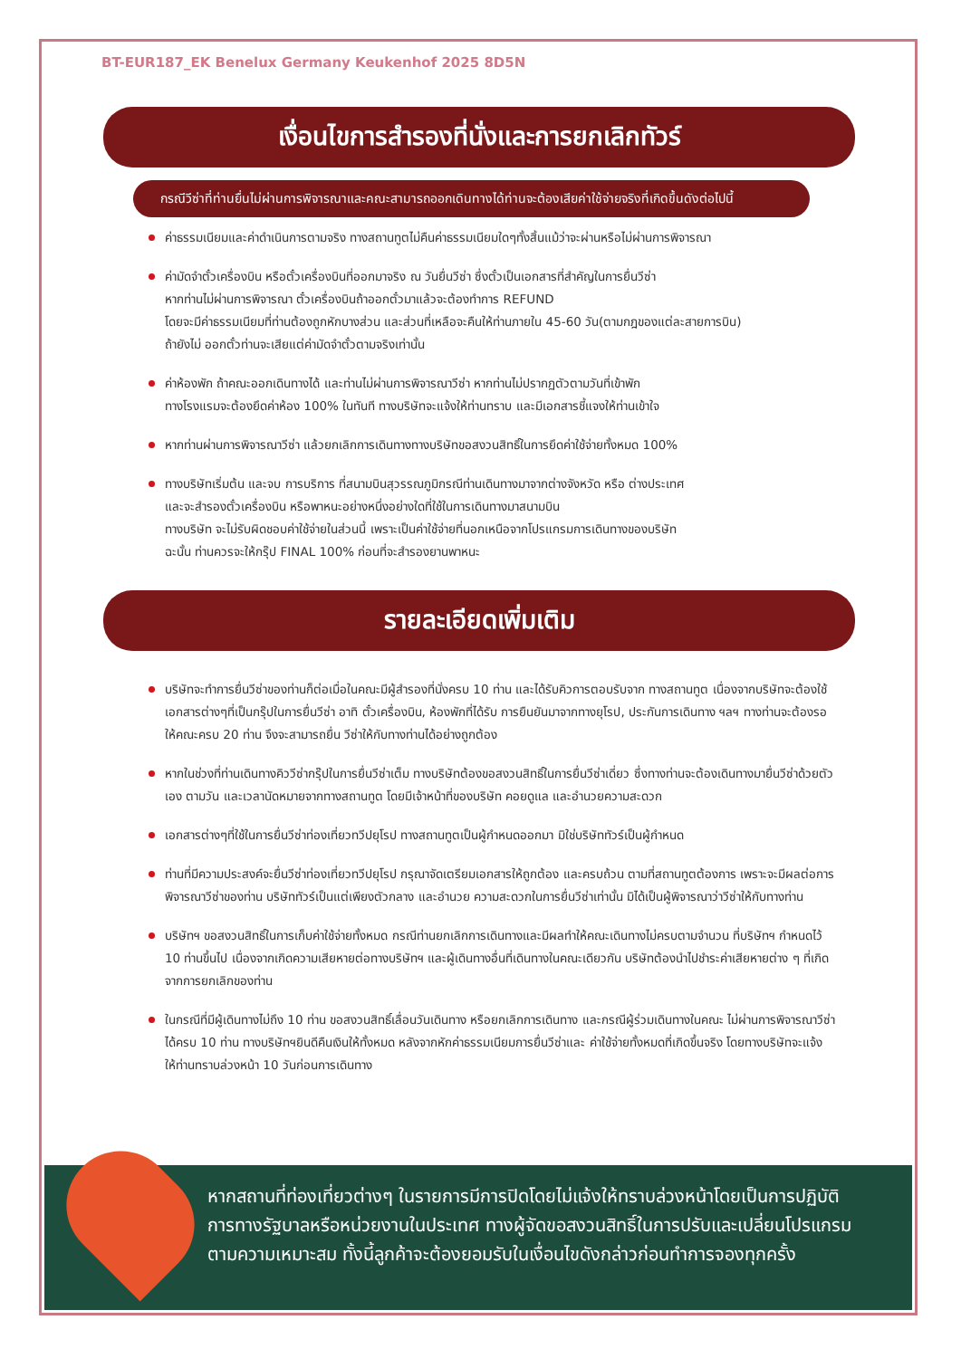BT-EUR187_EK Benelux Germany Keukenhof 2025 8D5N
เงื่อนไขการสำรองที่นั่งและการยกเลิกทัวร์
กรณีวีซ่าที่ท่านยื่นไม่ผ่านการพิจารณาและคณะสามารถออกเดินทางได้ท่านจะต้องเสียค่าใช้จ่ายจริงที่เกิดขึ้นดังต่อไปนี้
ค่าธรรมเนียมและค่าดำเนินการตามจริง ทางสถานทูตไม่คืนค่าธรรมเนียมใดๆทั้งสิ้นแม้ว่าจะผ่านหรือไม่ผ่านการพิจารณา
ค่ามัดจำตั๋วเครื่องบิน หรือตั๋วเครื่องบินที่ออกมาจริง ณ วันยื่นวีซ่า ซึ่งตั๋วเป็นเอกสารที่สำคัญในการยื่นวีซ่า
หากท่านไม่ผ่านการพิจารณา ตั๋วเครื่องบินถ้าออกตั๋วมาแล้วจะต้องทำการ REFUND
โดยจะมีค่าธรรมเนียมที่ท่านต้องถูกหักบางส่วน และส่วนที่เหลือจะคืนให้ท่านภายใน 45-60 วัน(ตามกฎของแต่ละสายการบิน)
ถ้ายังไม่ ออกตั๋วท่านจะเสียแต่ค่ามัดจำตั๋วตามจริงเท่านั้น
ค่าห้องพัก ถ้าคณะออกเดินทางได้ และท่านไม่ผ่านการพิจารณาวีซ่า หากท่านไม่ปรากฏตัวตามวันที่เข้าพัก
ทางโรงแรมจะต้องยึดค่าห้อง 100% ในทันที ทางบริษัทจะแจ้งให้ท่านทราบ และมีเอกสารชี้แจงให้ท่านเข้าใจ
หากท่านผ่านการพิจารณาวีซ่า แล้วยกเลิกการเดินทางทางบริษัทขอสงวนสิทธิ์ในการยึดค่าใช้จ่ายทั้งหมด 100%
ทางบริษัทเริ่มต้น และจบ การบริการ ที่สนามบินสุวรรณภูมิกรณีท่านเดินทางมาจากต่างจังหวัด หรือ ต่างประเทศ
และจะสำรองตั๋วเครื่องบิน หรือพาหนะอย่างหนึ่งอย่างใดที่ใช้ในการเดินทางมาสนามบิน
ทางบริษัท จะไม่รับผิดชอบค่าใช้จ่ายในส่วนนี้ เพราะเป็นค่าใช้จ่ายที่นอกเหนือจากโปรแกรมการเดินทางของบริษัท
ฉะนั้น ท่านควรจะให้กรุ๊ป FINAL 100% ก่อนที่จะสำรองยานพาหนะ
รายละเอียดเพิ่มเติม
บริษัทจะทำการยื่นวีซ่าของท่านก็ต่อเมื่อในคณะมีผู้สำรองที่นั่งครบ 10 ท่าน และได้รับคิวการตอบรับจาก ทางสถานทูต เนื่องจากบริษัทจะต้องใช้เอกสารต่างๆที่เป็นกรุ๊ปในการยื่นวีซ่า อาทิ ตั๋วเครื่องบิน, ห้องพักที่ได้รับ การยืนยันมาจากทางยุโรป, ประกันการเดินทาง ฯลฯ ทางท่านจะต้องรอให้คณะครบ 20 ท่าน จึงจะสามารถยื่น วีซ่าให้กับทางท่านได้อย่างถูกต้อง
หากในช่วงที่ท่านเดินทางคิววีซ่ากรุ๊ปในการยื่นวีซ่าเต็ม ทางบริษัทต้องขอสงวนสิทธิ์ในการยื่นวีซ่าเดี่ยว ซึ่งทางท่านจะต้องเดินทางมายื่นวีซ่าด้วยตัวเอง ตามวัน และเวลานัดหมายจากทางสถานทูต โดยมีเจ้าหน้าที่ของบริษัท คอยดูแล และอำนวยความสะดวก
เอกสารต่างๆที่ใช้ในการยื่นวีซ่าท่องเที่ยวทวีปยุโรป ทางสถานทูตเป็นผู้กำหนดออกมา มิใช่บริษัททัวร์เป็นผู้กำหนด
ท่านที่มีความประสงค์จะยื่นวีซ่าท่องเที่ยวทวีปยุโรป กรุณาจัดเตรียมเอกสารให้ถูกต้อง และครบถ้วน ตามที่สถานทูตต้องการ เพราะจะมีผลต่อการพิจารณาวีซ่าของท่าน บริษัททัวร์เป็นแต่เพียงตัวกลาง และอำนวย ความสะดวกในการยื่นวีซ่าเท่านั้น มิได้เป็นผู้พิจารณาว่าวีซ่าให้กับทางท่าน
บริษัทฯ ขอสงวนสิทธิ์ในการเก็บค่าใช้จ่ายทั้งหมด กรณีท่านยกเลิกการเดินทางและมีผลทำให้คณะเดินทางไม่ครบตามจำนวน ที่บริษัทฯ กำหนดไว้ 10 ท่านขึ้นไป เนื่องจากเกิดความเสียหายต่อทางบริษัทฯ และผู้เดินทางอื่นที่เดินทางในคณะเดียวกัน บริษัทต้องนำไปชำระค่าเสียหายต่าง ๆ ที่เกิดจากการยกเลิกของท่าน
ในกรณีที่มีผู้เดินทางไม่ถึง 10 ท่าน ขอสงวนสิทธิ์เลื่อนวันเดินทาง หรือยกเลิกการเดินทาง และกรณีผู้ร่วมเดินทางในคณะ ไม่ผ่านการพิจารณาวีซ่าได้ครบ 10 ท่าน ทางบริษัทฯยินดีคืนเงินให้ทั้งหมด หลังจากหักค่าธรรมเนียมการยื่นวีซ่าและ ค่าใช้จ่ายทั้งหมดที่เกิดขึ้นจริง โดยทางบริษัทจะแจ้งให้ท่านทราบล่วงหน้า 10 วันก่อนการเดินทาง
หากสถานที่ท่องเที่ยวต่างๆ ในรายการมีการปิดโดยไม่แจ้งให้ทราบล่วงหน้าโดยเป็นการปฏิบัติการทางรัฐบาลหรือหน่วยงานในประเทศ ทางผู้จัดขอสงวนสิทธิ์ในการปรับและเปลี่ยนโปรแกรมตามความเหมาะสม ทั้งนี้ลูกค้าจะต้องยอมรับในเงื่อนไขดังกล่าวก่อนทำการจองทุกครั้ง